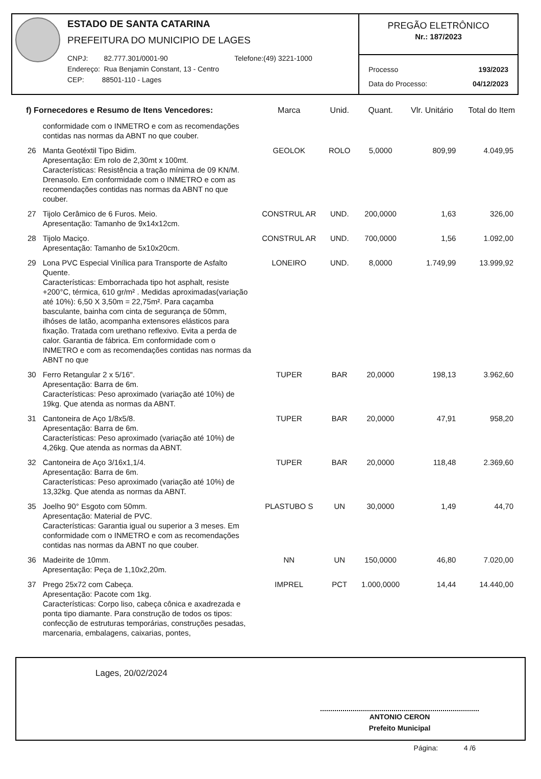ESTADO DE SANTA CATARINA
PREFEITURA DO MUNICIPIO DE LAGES
CNPJ: 82.777.301/0001-90
Endereço: Rua Benjamin Constant, 13 - Centro
CEP: 88501-110 - Lages
Telefone:(49) 3221-1000
PREGÃO ELETRÔNICO
Nr.: 187/2023
Processo 193/2023
Data do Processo: 04/12/2023
| f) Fornecedores e Resumo de Itens Vencedores: | | Marca | Unid. | Quant. | Vlr. Unitário | Total do Item |
| --- | --- | --- | --- | --- | --- | --- |
| | conformidade com o INMETRO e com as recomendações contidas nas normas da ABNT no que couber. | | | | | |
| 26 | Manta Geotéxtil Tipo Bidim. Apresentação: Em rolo de 2,30mt x 100mt. Características: Resistência a tração mínima de 09 KN/M. Drenasolo. Em conformidade com o INMETRO e com as recomendações contidas nas normas da ABNT no que couber. | GEOLOK | ROLO | 5,0000 | 809,99 | 4.049,95 |
| 27 | Tijolo Cerâmico de 6 Furos. Meio. Apresentação: Tamanho de 9x14x12cm. | CONSTRUL AR | UND. | 200,0000 | 1,63 | 326,00 |
| 28 | Tijolo Maciço. Apresentação: Tamanho de 5x10x20cm. | CONSTRUL AR | UND. | 700,0000 | 1,56 | 1.092,00 |
| 29 | Lona PVC Especial Vinílica para Transporte de Asfalto Quente. Características: Emborrachada tipo hot asphalt, resiste +200°C, térmica, 610 gr/m² . Medidas aproximadas(variação até 10%): 6,50 X 3,50m = 22,75m². Para caçamba basculante, bainha com cinta de segurança de 50mm, ilhóses de latão, acompanha extensores elásticos para fixação. Tratada com urethano reflexivo. Evita a perda de calor. Garantia de fábrica. Em conformidade com o INMETRO e com as recomendações contidas nas normas da ABNT no que | LONEIRO | UND. | 8,0000 | 1.749,99 | 13.999,92 |
| 30 | Ferro Retangular 2 x 5/16". Apresentação: Barra de 6m. Características: Peso aproximado (variação até 10%) de 19kg. Que atenda as normas da ABNT. | TUPER | BAR | 20,0000 | 198,13 | 3.962,60 |
| 31 | Cantoneira de Aço 1/8x5/8. Apresentação: Barra de 6m. Características: Peso aproximado (variação até 10%) de 4,26kg. Que atenda as normas da ABNT. | TUPER | BAR | 20,0000 | 47,91 | 958,20 |
| 32 | Cantoneira de Aço 3/16x1,1/4. Apresentação: Barra de 6m. Características: Peso aproximado (variação até 10%) de 13,32kg. Que atenda as normas da ABNT. | TUPER | BAR | 20,0000 | 118,48 | 2.369,60 |
| 35 | Joelho 90° Esgoto com 50mm. Apresentação: Material de PVC. Características: Garantia igual ou superior a 3 meses. Em conformidade com o INMETRO e com as recomendações contidas nas normas da ABNT no que couber. | PLASTUBO S | UN | 30,0000 | 1,49 | 44,70 |
| 36 | Madeirite de 10mm. Apresentação: Peça de 1,10x2,20m. | NN | UN | 150,0000 | 46,80 | 7.020,00 |
| 37 | Prego 25x72 com Cabeça. Apresentação: Pacote com 1kg. Características: Corpo liso, cabeça cônica e axadrezada e ponta tipo diamante. Para construção de todos os tipos: confecção de estruturas temporárias, construções pesadas, marcenaria, embalagens, caixarias, pontes, | IMPREL | PCT | 1.000,0000 | 14,44 | 14.440,00 |
Lages, 20/02/2024
ANTONIO CERON
Prefeito Municipal
Página: 4 /6